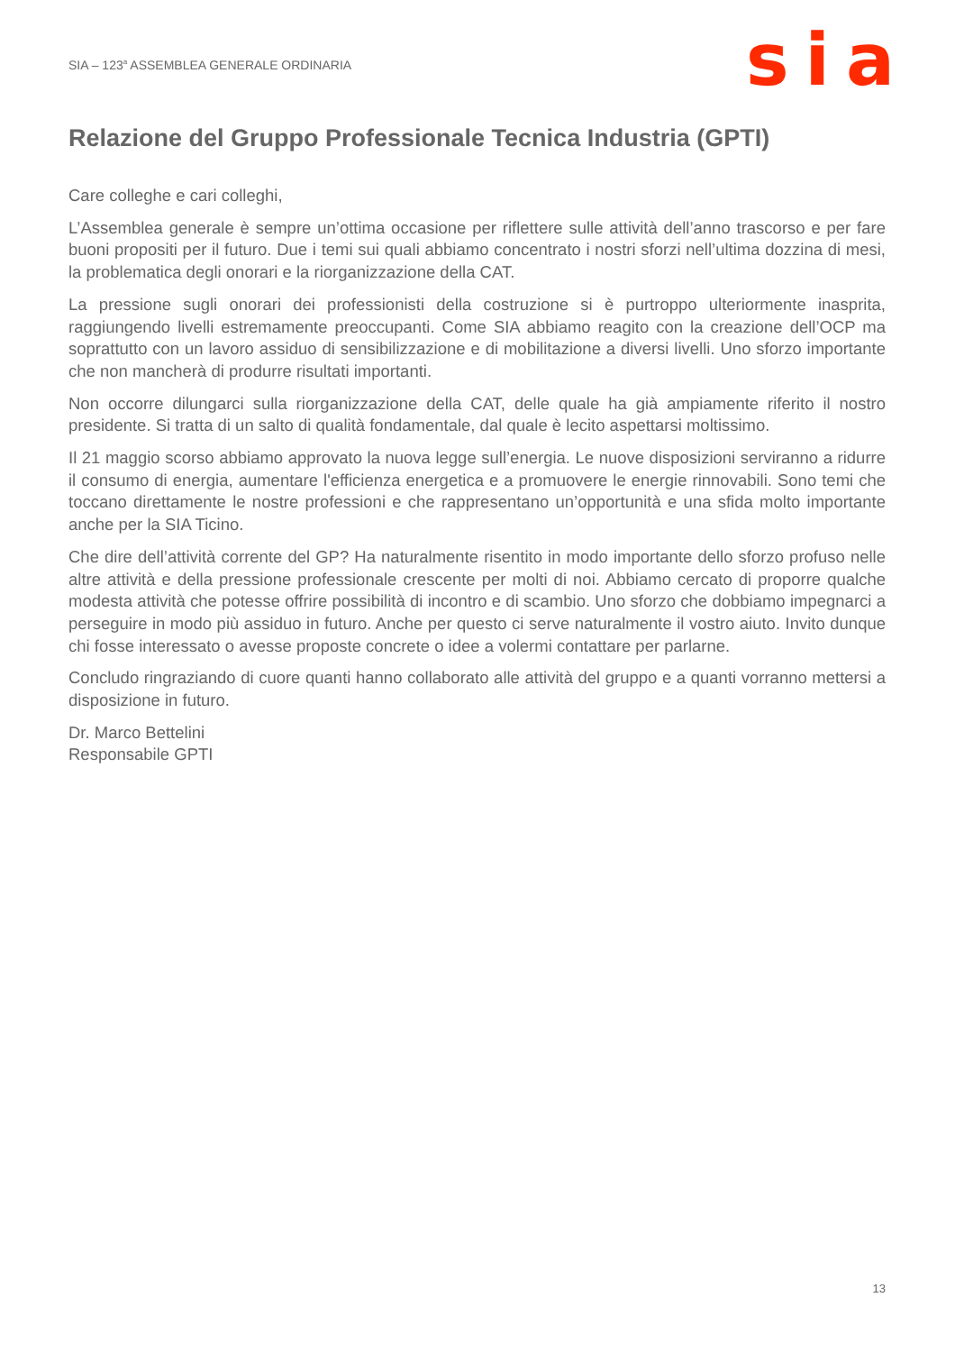SIA – 123<sup>a</sup> ASSEMBLEA GENERALE ORDINARIA
sia
Relazione del Gruppo Professionale Tecnica Industria (GPTI)
Care colleghe e cari colleghi,
L’Assemblea generale è sempre un’ottima occasione per riflettere sulle attività dell’anno trascorso e per fare buoni propositi per il futuro. Due i temi sui quali abbiamo concentrato i nostri sforzi nell’ultima dozzina di mesi, la problematica degli onorari e la riorganizzazione della CAT.
La pressione sugli onorari dei professionisti della costruzione si è purtroppo ulteriormente inasprita, raggiungendo livelli estremamente preoccupanti. Come SIA abbiamo reagito con la creazione dell’OCP ma soprattutto con un lavoro assiduo di sensibilizzazione e di mobilitazione a diversi livelli. Uno sforzo importante che non mancherà di produrre risultati importanti.
Non occorre dilungarci sulla riorganizzazione della CAT, delle quale ha già ampiamente riferito il nostro presidente. Si tratta di un salto di qualità fondamentale, dal quale è lecito aspettarsi moltissimo.
Il 21 maggio scorso abbiamo approvato la nuova legge sull’energia. Le nuove disposizioni serviranno a ridurre il consumo di energia, aumentare l'efficienza energetica e a promuovere le energie rinnovabili. Sono temi che toccano direttamente le nostre professioni e che rappresentano un’opportunità e una sfida molto importante anche per la SIA Ticino.
Che dire dell’attività corrente del GP? Ha naturalmente risentito in modo importante dello sforzo profuso nelle altre attività e della pressione professionale crescente per molti di noi. Abbiamo cercato di proporre qualche modesta attività che potesse offrire possibilità di incontro e di scambio. Uno sforzo che dobbiamo impegnarci a perseguire in modo più assiduo in futuro. Anche per questo ci serve naturalmente il vostro aiuto. Invito dunque chi fosse interessato o avesse proposte concrete o idee a volermi contattare per parlarne.
Concludo ringraziando di cuore quanti hanno collaborato alle attività del gruppo e a quanti vorranno mettersi a disposizione in futuro.
Dr. Marco Bettelini
Responsabile GPTI
13